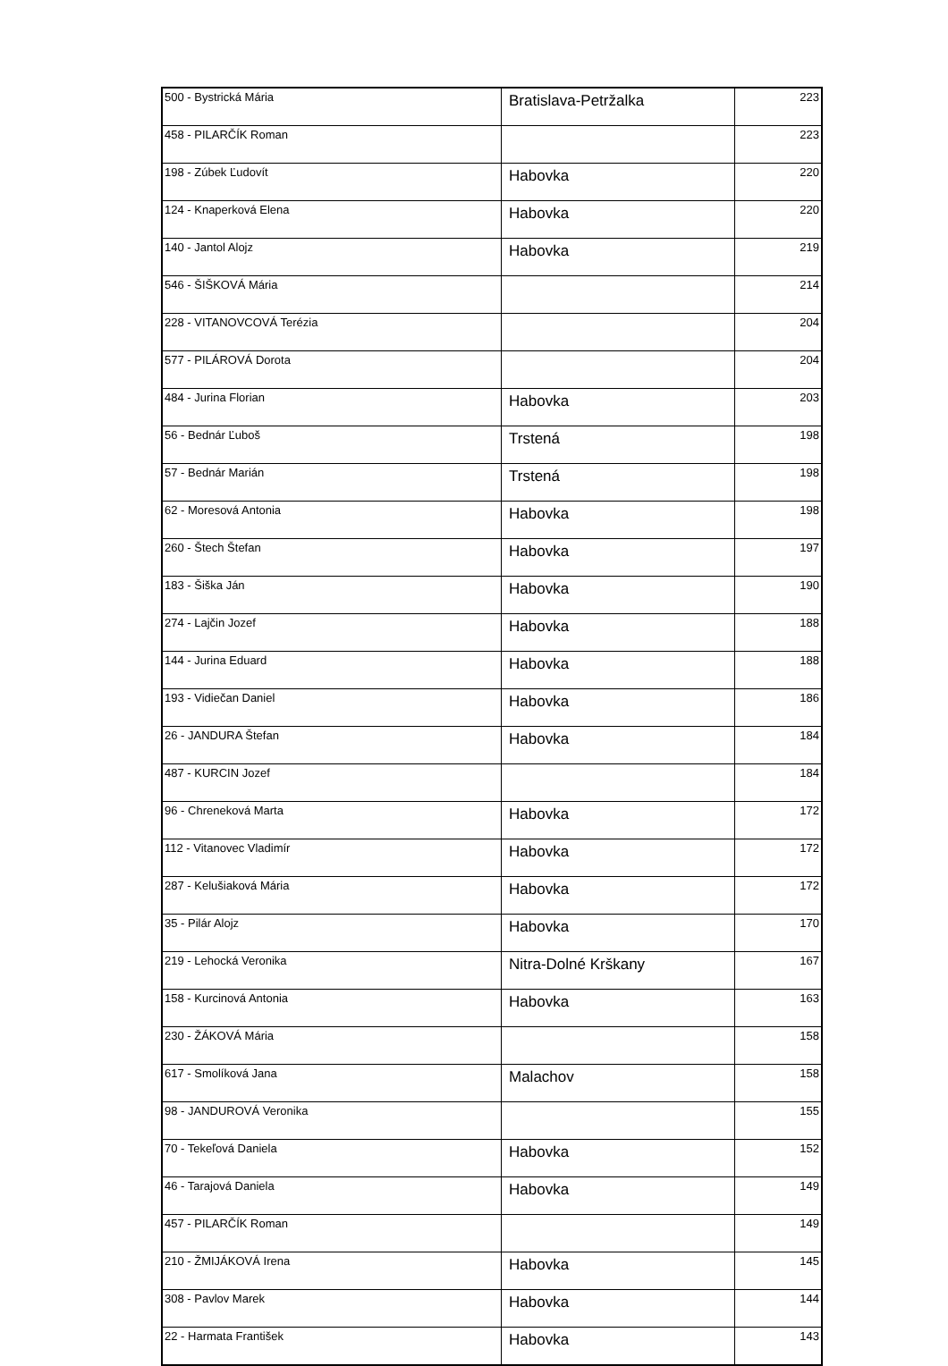| 500 - Bystrická Mária | Bratislava-Petržalka | 223 |
| 458 - PILARČÍK Roman | | 223 |
| 198 - Zúbek Ľudovít | Habovka | 220 |
| 124 - Knaperková Elena | Habovka | 220 |
| 140 - Jantol Alojz | Habovka | 219 |
| 546 - ŠIŠKOVÁ Mária | | 214 |
| 228 - VITANOVCOVÁ Terézia | | 204 |
| 577 - PILÁROVÁ Dorota | | 204 |
| 484 - Jurina Florian | Habovka | 203 |
| 56 - Bednár Ľuboš | Trstená | 198 |
| 57 - Bednár Marián | Trstená | 198 |
| 62 - Moresová Antonia | Habovka | 198 |
| 260 - Štech Štefan | Habovka | 197 |
| 183 - Šiška Ján | Habovka | 190 |
| 274 - Lajčin Jozef | Habovka | 188 |
| 144 - Jurina Eduard | Habovka | 188 |
| 193 - Vidiečan Daniel | Habovka | 186 |
| 26 - JANDURA Štefan | Habovka | 184 |
| 487 - KURCIN Jozef | | 184 |
| 96 - Chreneková Marta | Habovka | 172 |
| 112 - Vitanovec Vladimír | Habovka | 172 |
| 287 - Kelušiaková Mária | Habovka | 172 |
| 35 - Pilár Alojz | Habovka | 170 |
| 219 - Lehocká Veronika | Nitra-Dolné Krškany | 167 |
| 158 - Kurcinová Antonia | Habovka | 163 |
| 230 - ŽÁKOVÁ Mária | | 158 |
| 617 - Smolíková Jana | Malachov | 158 |
| 98 - JANDUROVÁ Veronika | | 155 |
| 70 - Tekeľová Daniela | Habovka | 152 |
| 46 - Tarajová Daniela | Habovka | 149 |
| 457 - PILARČÍK Roman | | 149 |
| 210 - ŽMIJÁKOVÁ Irena | Habovka | 145 |
| 308 - Pavlov Marek | Habovka | 144 |
| 22 - Harmata František | Habovka | 143 |